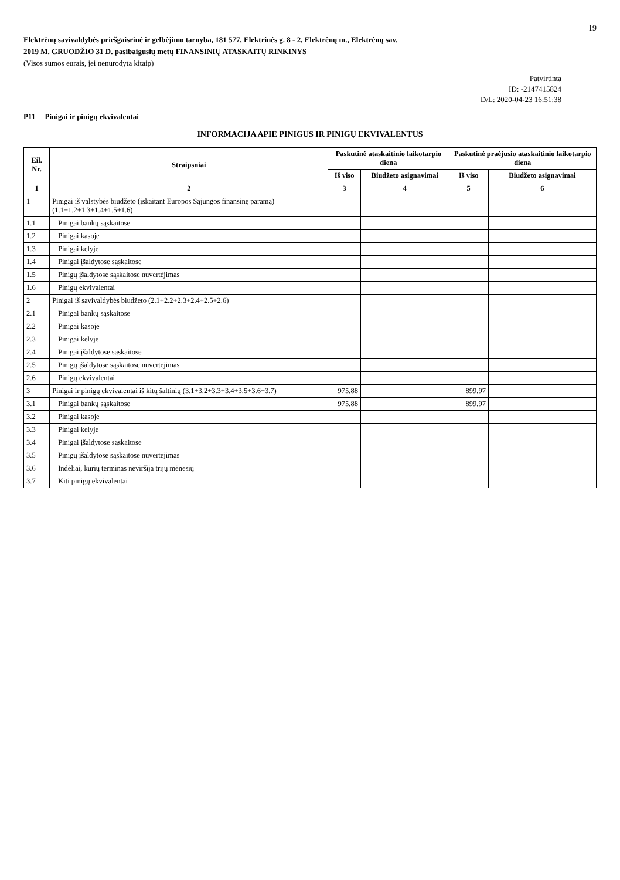19
Elektrėnų savivaldybės priešgaisrinė ir gelbėjimo tarnyba, 181 577, Elektrinės g. 8 - 2, Elektrėnų m., Elektrėnų sav.
2019 M. GRUODŽIO 31 D. pasibaigusių metų FINANSINIŲ ATASKAITŲ RINKINYS
(Visos sumos eurais, jei nenurodyta kitaip)
Patvirtinta
ID: -2147415824
D/L: 2020-04-23 16:51:38
P11 Pinigai ir pinigų ekvivalentai
INFORMACIJA APIE PINIGUS IR PINIGŲ EKVIVALENTUS
| Eil. Nr. | Straipsniai | Paskutinė ataskaitinio laikotarpio diena | | Paskutinė praėjusio ataskaitinio laikotarpio diena | |
| --- | --- | --- | --- | --- | --- |
| | | Iš viso | Biudžeto asignavimai | Iš viso | Biudžeto asignavimai |
| 1 | 2 | 3 | 4 | 5 | 6 |
| 1 | Pinigai iš valstybės biudžeto (įskaitant Europos Sąjungos finansinę paramą) (1.1+1.2+1.3+1.4+1.5+1.6) | | | | |
| 1.1 | Pinigai bankų sąskaitose | | | | |
| 1.2 | Pinigai kasoje | | | | |
| 1.3 | Pinigai kelyje | | | | |
| 1.4 | Pinigai įšaldytose sąskaitose | | | | |
| 1.5 | Pinigų įšaldytose sąskaitose nuvertėjimas | | | | |
| 1.6 | Pinigų ekvivalentai | | | | |
| 2 | Pinigai iš savivaldybės biudžeto (2.1+2.2+2.3+2.4+2.5+2.6) | | | | |
| 2.1 | Pinigai bankų sąskaitose | | | | |
| 2.2 | Pinigai kasoje | | | | |
| 2.3 | Pinigai kelyje | | | | |
| 2.4 | Pinigai įšaldytose sąskaitose | | | | |
| 2.5 | Pinigų įšaldytose sąskaitose nuvertėjimas | | | | |
| 2.6 | Pinigų ekvivalentai | | | | |
| 3 | Pinigai ir pinigų ekvivalentai iš kitų šaltinių (3.1+3.2+3.3+3.4+3.5+3.6+3.7) | 975,88 | | 899,97 | |
| 3.1 | Pinigai bankų sąskaitose | 975,88 | | 899,97 | |
| 3.2 | Pinigai kasoje | | | | |
| 3.3 | Pinigai kelyje | | | | |
| 3.4 | Pinigai įšaldytose sąskaitose | | | | |
| 3.5 | Pinigų įšaldytose sąskaitose nuvertėjimas | | | | |
| 3.6 | Indėliai, kurių terminas neviršija trijų mėnesių | | | | |
| 3.7 | Kiti pinigų ekvivalentai | | | | |